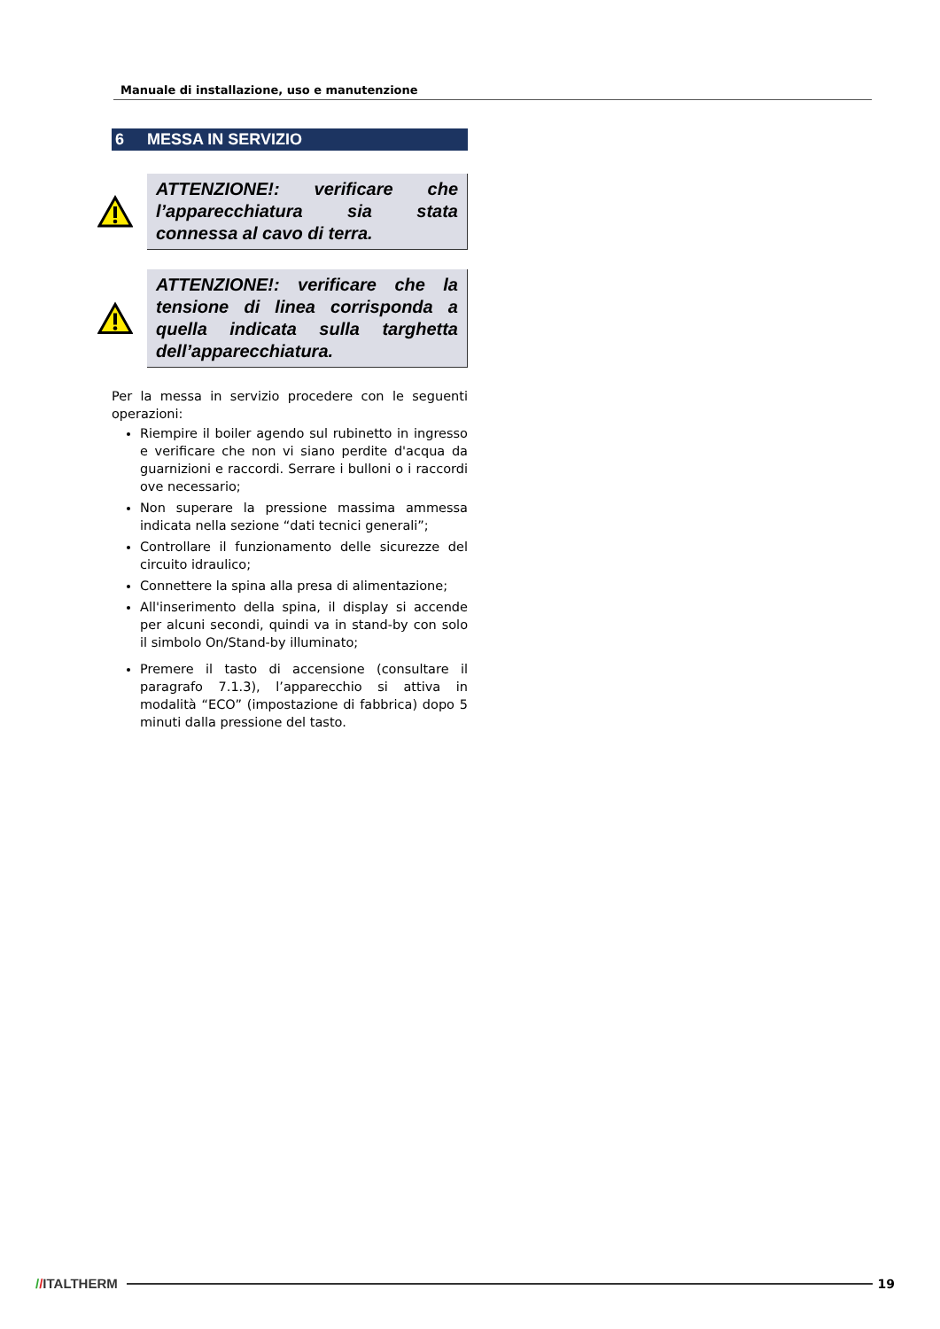Manuale di installazione, uso e manutenzione
6 MESSA IN SERVIZIO
ATTENZIONE!: verificare che l’apparecchiatura sia stata connessa al cavo di terra.
ATTENZIONE!: verificare che la tensione di linea corrisponda a quella indicata sulla targhetta dell’apparecchiatura.
Per la messa in servizio procedere con le seguenti operazioni:
Riempire il boiler agendo sul rubinetto in ingresso e verificare che non vi siano perdite d'acqua da guarnizioni e raccordi. Serrare i bulloni o i raccordi ove necessario;
Non superare la pressione massima ammessa indicata nella sezione “dati tecnici generali”;
Controllare il funzionamento delle sicurezze del circuito idraulico;
Connettere la spina alla presa di alimentazione;
All'inserimento della spina, il display si accende per alcuni secondi, quindi va in stand-by con solo il simbolo On/Stand-by illuminato;
Premere il tasto di accensione (consultare il paragrafo 7.1.3), l’apparecchio si attiva in modalità “ECO” (impostazione di fabbrica) dopo 5 minuti dalla pressione del tasto.
//ITALTHERM 19